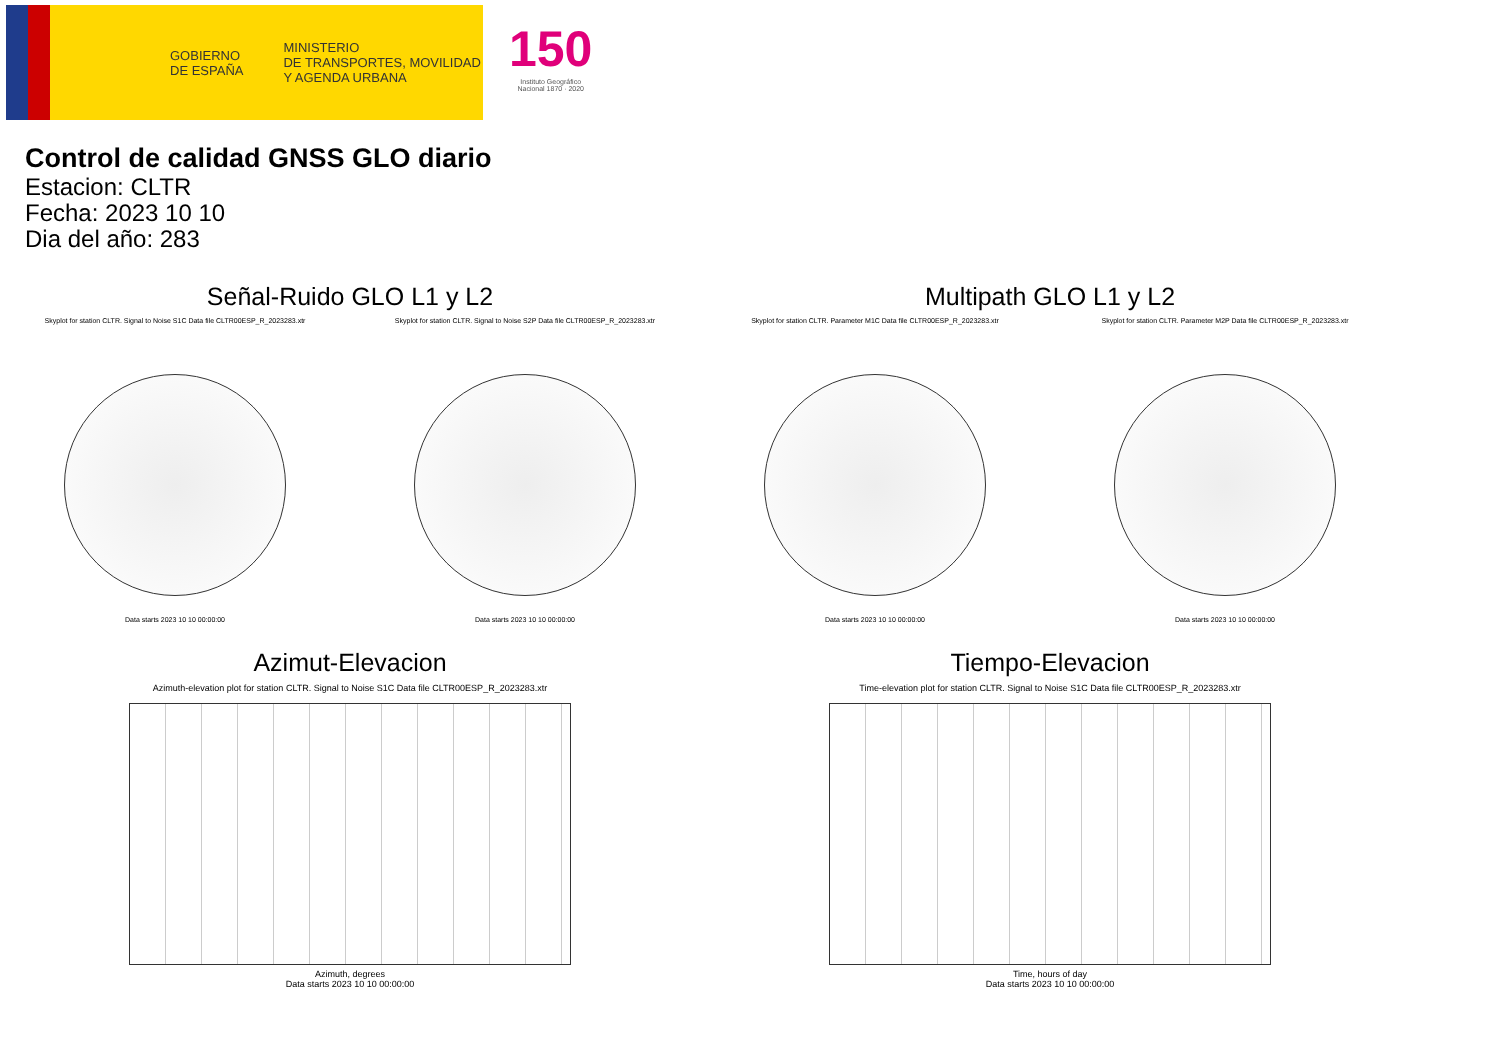GOBIERNO
DE ESPAÑA
MINISTERIO
DE TRANSPORTES, MOVILIDAD
Y AGENDA URBANA
150
Instituto Geográfico
Nacional 1870 · 2020
Control de calidad GNSS GLO diario
Estacion: CLTR
Fecha: 2023 10 10
Dia del año: 283
Señal-Ruido GLO L1 y L2
Skyplot for station CLTR. Signal to Noise S1C Data file CLTR00ESP_R_2023283.xtr
Data starts 2023 10 10 00:00:00
Skyplot for station CLTR. Signal to Noise S2P Data file CLTR00ESP_R_2023283.xtr
Data starts 2023 10 10 00:00:00
Multipath GLO L1 y L2
Skyplot for station CLTR. Parameter M1C Data file CLTR00ESP_R_2023283.xtr
Data starts 2023 10 10 00:00:00
Skyplot for station CLTR. Parameter M2P Data file CLTR00ESP_R_2023283.xtr
Data starts 2023 10 10 00:00:00
Azimut-Elevacion
Azimuth-elevation plot for station CLTR. Signal to Noise S1C Data file CLTR00ESP_R_2023283.xtr
Azimuth, degrees
Data starts 2023 10 10 00:00:00
Tiempo-Elevacion
Time-elevation plot for station CLTR. Signal to Noise S1C Data file CLTR00ESP_R_2023283.xtr
Time, hours of day
Data starts 2023 10 10 00:00:00